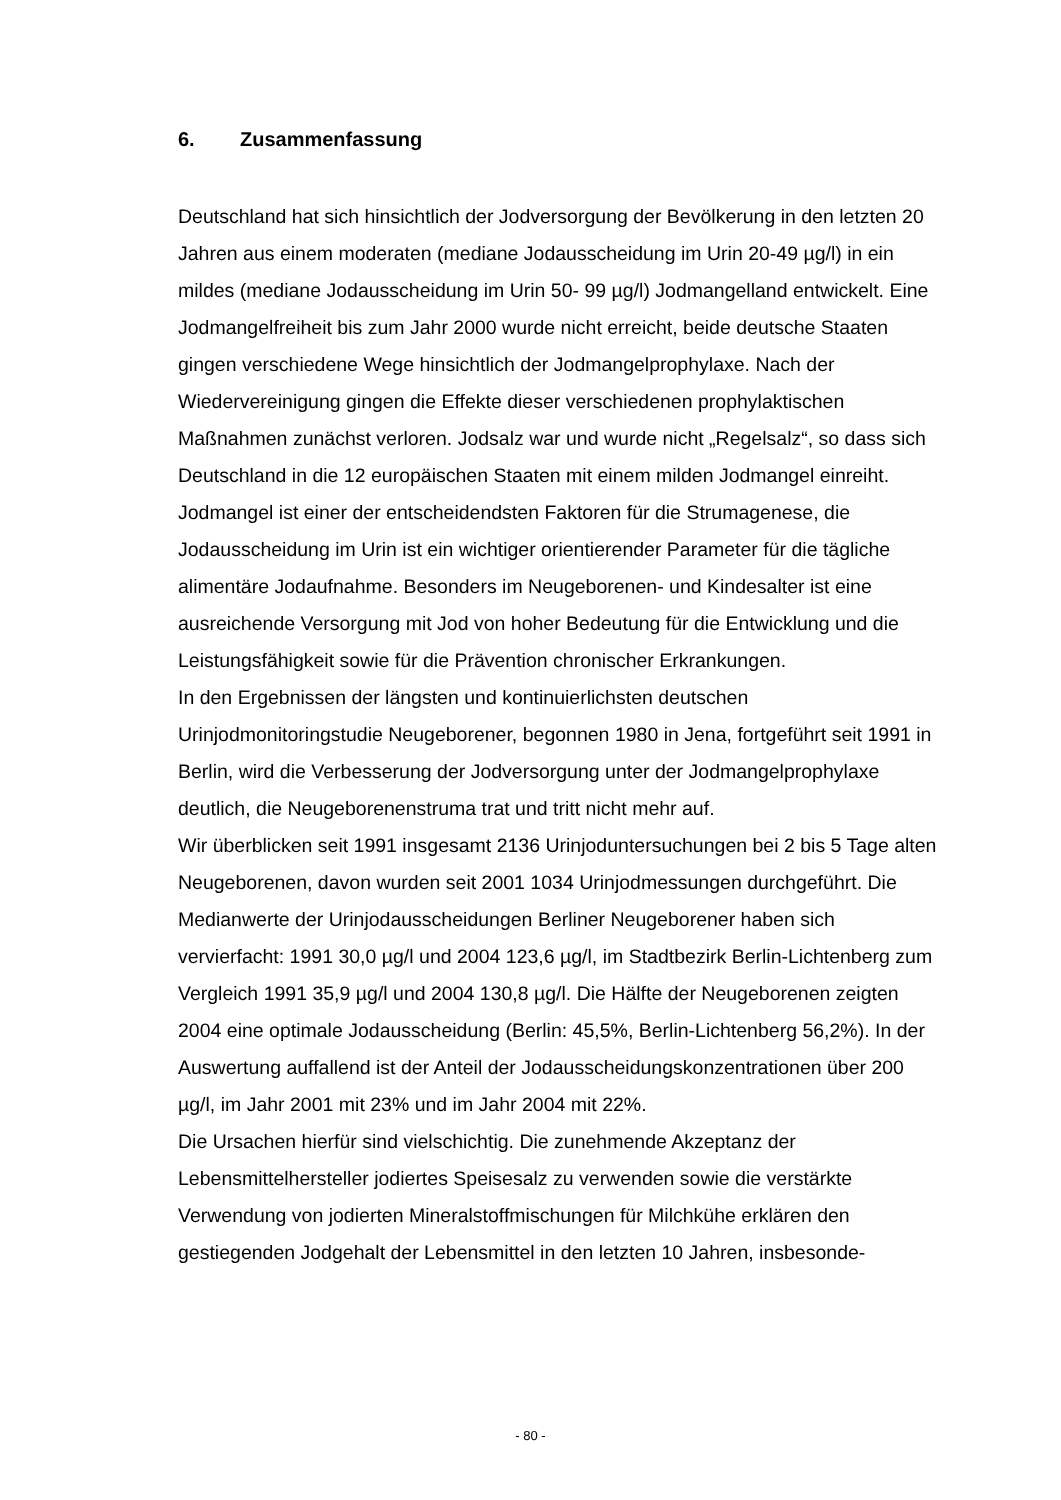6. Zusammenfassung
Deutschland hat sich hinsichtlich der Jodversorgung der Bevölkerung in den letzten 20 Jahren aus einem moderaten (mediane Jodausscheidung im Urin 20-49 µg/l) in ein mildes (mediane Jodausscheidung im Urin 50- 99 µg/l) Jodmangelland entwickelt. Eine Jodmangelfreiheit bis zum Jahr 2000 wurde nicht erreicht, beide deutsche Staaten gingen verschiedene Wege hinsichtlich der Jodmangelprophylaxe. Nach der Wiedervereinigung gingen die Effekte dieser verschiedenen prophylaktischen Maßnahmen zunächst verloren. Jodsalz war und wurde nicht „Regelsalz“, so dass sich Deutschland in die 12 europäischen Staaten mit einem milden Jodmangel einreiht.
Jodmangel ist einer der entscheidendsten Faktoren für die Strumagenese, die Jodausscheidung im Urin ist ein wichtiger orientierender Parameter für die tägliche alimentäre Jodaufnahme. Besonders im Neugeborenen- und Kindesalter ist eine ausreichende Versorgung mit Jod von hoher Bedeutung für die Entwicklung und die Leistungsfähigkeit sowie für die Prävention chronischer Erkrankungen.
In den Ergebnissen der längsten und kontinuierlichsten deutschen Urinjodmonitoringstudie Neugeborener, begonnen 1980 in Jena, fortgeführt seit 1991 in Berlin, wird die Verbesserung der Jodversorgung unter der Jodmangelprophylaxe deutlich, die Neugeborenenstruma trat und tritt nicht mehr auf.
Wir überblicken seit 1991 insgesamt 2136 Urinjoduntersuchungen bei 2 bis 5 Tage alten Neugeborenen, davon wurden seit 2001 1034 Urinjodmessungen durchgeführt. Die Medianwerte der Urinjodausscheidungen Berliner Neugeborener haben sich vervierfacht: 1991 30,0 µg/l und 2004 123,6 µg/l, im Stadtbezirk Berlin-Lichtenberg zum Vergleich 1991 35,9 µg/l und 2004 130,8 µg/l. Die Hälfte der Neugeborenen zeigten 2004 eine optimale Jodausscheidung (Berlin: 45,5%, Berlin-Lichtenberg 56,2%). In der Auswertung auffallend ist der Anteil der Jodausscheidungskonzentrationen über 200 µg/l, im Jahr 2001 mit 23% und im Jahr 2004 mit 22%.
Die Ursachen hierfür sind vielschichtig. Die zunehmende Akzeptanz der Lebensmittelhersteller jodiertes Speisesalz zu verwenden sowie die verstärkte Verwendung von jodierten Mineralstoffmischungen für Milchkühe erklären den gestiegenden Jodgehalt der Lebensmittel in den letzten 10 Jahren, insbesonde-
- 80 -